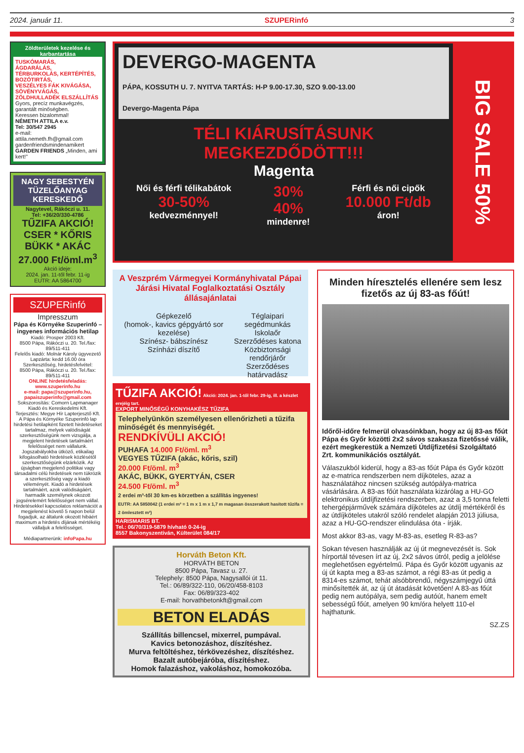2024. január 11. SZUPERinfó 3
Zöldterületek kezelése és karbantartása
TUSKÓMARÁS,
ÁGDARÁLÁS,
TÉRBURKOLÁS, KERTÉPÍTÉS,
BOZÓTIRTÁS,
VESZÉLYES FÁK KIVÁGÁSA,
SÖVÉNYVÁGÁS,
ZÖLDHULLADÉK ELSZÁLLÍTÁS
Gyors, precíz munkavégzés, garantált minőségben.
Keressen bizalommal!
NÉMETH ATTILA e.v.
Tel: 30/547 2945
e-mail: attila.nemeth.fh@gmail.com
gardenfriendsmindenamikert
GARDEN FRIENDS „Minden, ami kert!”
NAGY SEBESTYÉN TÜZELŐANYAG KERESKEDŐ
Nagytevel, Rákóczi u. 11.
Tel: +36/20/330-4786
TŰZIFA AKCIÓ!
CSER * KŐRIS
BÜKK * AKÁC
27.000 Ft/öml.m<sup>3</sup>
Akció ideje:
2024. jan. 11-től febr. 11-ig
EUTR: AA 5864700
SZUPERinfó
Impresszum
Pápa és Környéke Szuperinfó – ingyenes információs hetilap
Kiadó: Prosper 2003 Kft.
8500 Pápa, Rákóczi u. 20. Tel./fax: 89/511-411
Felelős kiadó: Molnár Károly ügyvezető
Lapzárta: kedd 16.00 óra
Szerkesztőség, hirdetésfelvétel:
8500 Pápa, Rákóczi u. 20. Tel./fax: 89/511-411
ONLINE hirdetésfeladás:
www.szuperinfo.hu
e-mail: papa@szuperinfo.hu, papaiszuperinfo@gmail.com
Sokszorosítás: Comorn Lapmanager Kiadó és Kereskedelmi Kft.
Terjesztés: Megye Hír Lapterjesztő Kft.
A Pápa és Környéke Szuperinfó lap hirdetési hetilapként fizetett hirdetéseket tartalmaz, melyek valódiságát szerkesztőségünk nem vizsgálja, a megjelent hirdetések tartalmáért felelősséget nem vállalunk. Jogszabályokba ütköző, etikailag kifogásolható hirdetések közlésétől szerkesztőségünk elzárkózik. Az újságban megjelenő politikai vagy társadalmi célú hirdetések nem tükrözik a szerkesztőség vagy a kiadó véleményét. Kiadó a hirdetések tartalmáért, azok valódiságáért, harmadik személynek okozott jogsérelemért felelősséget nem vállal. Hirdetésekkel kapcsolatos reklamációt a megjelenést követő 5 napon belül fogadjuk, az általunk okozott hibáért maximum a hirdetés díjának mértékéig vállaljuk a felelősséget.
Médiapartnerünk: infoPapa.hu
DEVERGO-MAGENTA
PÁPA, KOSSUTH U. 7. NYITVA TARTÁS: H-P 9.00-17.30, SZO 9.00-13.00
Devergo-Magenta Pápa
TÉLI KIÁRUSÍTÁSUNK MEGKEZDŐDÖTT!!!
Magenta
Női és férfi télikabátok
30-50%
kedvezménnyel!
30%
40%
mindenre!
Férfi és női cipők
10.000 Ft/db
áron!
BIG SALE 50%
A Veszprém Vármegyei Kormányhivatal Pápai Járási Hivatal Foglalkoztatási Osztály állásajánlatai
Gépkezelő
(homok-, kavics gépgyártó sor kezelése)
Színész- bábszínész
Színházi díszítő
Téglaipari segédmunkás
Iskolaőr
Szerződéses katona
Közbiztonsági rendőrjárőr
Szerződéses határvadász
TŰZIFA AKCIÓ! Akció: 2024. jan. 1-től febr. 29-ig, ill. a készlet erejéig tart.
EXPORT MINŐSÉGŰ KONYHAKÉSZ TŰZIFA
Telephelyünkön személyesen ellenőrizheti a tűzifa minőségét és mennyiségét.
RENDKÍVÜLI AKCIÓ!
PUHAFA 14.000 Ft/öml. m<sup>3</sup>
VEGYES TŰZIFA (akác, kőris, szil)
20.000 Ft/öml. m<sup>3</sup>
AKÁC, BÜKK, GYERTYÁN, CSER
24.500 Ft/öml. m<sup>3</sup>
2 erdei m³-től 30 km-es körzetben a szállítás ingyenes!
EUTR: AA 5850042 (1 erdei m³ = 1 m x 1 m x 1,7 m magasan összerakott hasított tűzifa = 2 ömlesztett m³)
HARISMARIS BT.
Tel.: 06/70/319-5879 hívható 0-24-ig
8557 Bakonyszentiván, Külterület 084/17
Horváth Beton Kft.
HORVÁTH BETON
8500 Pápa, Tavasz u. 27.
Telephely: 8500 Pápa, Nagysallói út 11.
Tel.: 06/89/322-110, 06/20/458-8103
Fax: 06/89/323-402
E-mail: horvathbetonkft@gmail.com
BETON ELADÁS
Szállítás billencsel, mixerrel, pumpával.
Kavics betonozáshoz, díszítéshez.
Murva feltöltéshez, térkövezéshez, díszítéshez.
Bazalt autóbejáróba, díszítéshez.
Homok falazáshoz, vakoláshoz, homokozóba.
Minden híresztelés ellenére sem lesz fizetős az új 83-as főút!
Időről-időre felmerül olvasóinkban, hogy az új 83-as főút Pápa és Győr közötti 2x2 sávos szakasza fizetőssé válik, ezért megkerestük a Nemzeti Útdíjfizetési Szolgáltató Zrt. kommunikációs osztályát.
Válaszukból kiderül, hogy a 83-as főút Pápa és Győr között az e-matrica rendszerben nem díjköteles, azaz a használatához nincsen szükség autópálya-matrica vásárlására. A 83-as főút használata kizárólag a HU-GO elektronikus útdíjfizetési rendszerben, azaz a 3,5 tonna feletti tehergépjárművek számára díjköteles az útdíj mértékéről és az útdíjköteles utakról szóló rendelet alapján 2013 júliusa, azaz a HU-GO-rendszer elindulása óta - írják.
Most akkor 83-as, vagy M-83-as, esetleg R-83-as?
Sokan tévesen használják az új út megnevezését is. Sok hírportál tévesen írt az új, 2x2 sávos útról, pedig a jelölése meglehetősen egyértelmű. Pápa és Győr között ugyanis az új út kapta meg a 83-as számot, a régi 83-as út pedig a 8314-es számot, tehát alsóbbrendű, négyszámjegyű úttá minősítették át, az új út átadását követően! A 83-as főút pedig nem autópálya, sem pedig autóút, hanem emelt sebességű főút, amelyen 90 km/óra helyett 110-el hajthatunk.
SZ.ZS